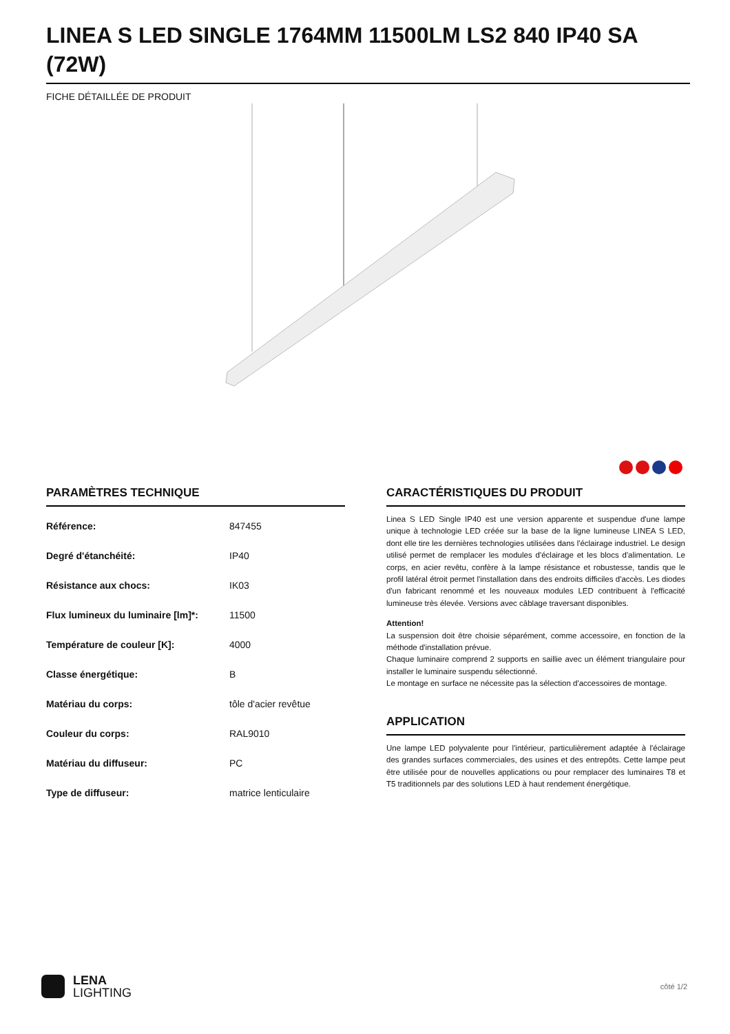LINEA S LED SINGLE 1764MM 11500LM LS2 840 IP40 SA (72W)
FICHE DÉTAILLÉE DE PRODUIT
PARAMÈTRES TECHNIQUE
| Référence: | 847455 |
| Degré d'étanchéité: | IP40 |
| Résistance aux chocs: | IK03 |
| Flux lumineux du luminaire [lm]*: | 11500 |
| Température de couleur [K]: | 4000 |
| Classe énergétique: | B |
| Matériau du corps: | tôle d'acier revêtue |
| Couleur du corps: | RAL9010 |
| Matériau du diffuseur: | PC |
| Type de diffuseur: | matrice lenticulaire |
CARACTÉRISTIQUES DU PRODUIT
Linea S LED Single IP40 est une version apparente et suspendue d'une lampe unique à technologie LED créée sur la base de la ligne lumineuse LINEA S LED, dont elle tire les dernières technologies utilisées dans l'éclairage industriel. Le design utilisé permet de remplacer les modules d'éclairage et les blocs d'alimentation. Le corps, en acier revêtu, confère à la lampe résistance et robustesse, tandis que le profil latéral étroit permet l'installation dans des endroits difficiles d'accès. Les diodes d'un fabricant renommé et les nouveaux modules LED contribuent à l'efficacité lumineuse très élevée. Versions avec câblage traversant disponibles.
Attention!
La suspension doit être choisie séparément, comme accessoire, en fonction de la méthode d'installation prévue.
Chaque luminaire comprend 2 supports en saillie avec un élément triangulaire pour installer le luminaire suspendu sélectionné.
Le montage en surface ne nécessite pas la sélection d'accessoires de montage.
APPLICATION
Une lampe LED polyvalente pour l'intérieur, particulièrement adaptée à l'éclairage des grandes surfaces commerciales, des usines et des entrepôts. Cette lampe peut être utilisée pour de nouvelles applications ou pour remplacer des luminaires T8 et T5 traditionnels par des solutions LED à haut rendement énergétique.
LENA
LIGHTING
côté 1/2